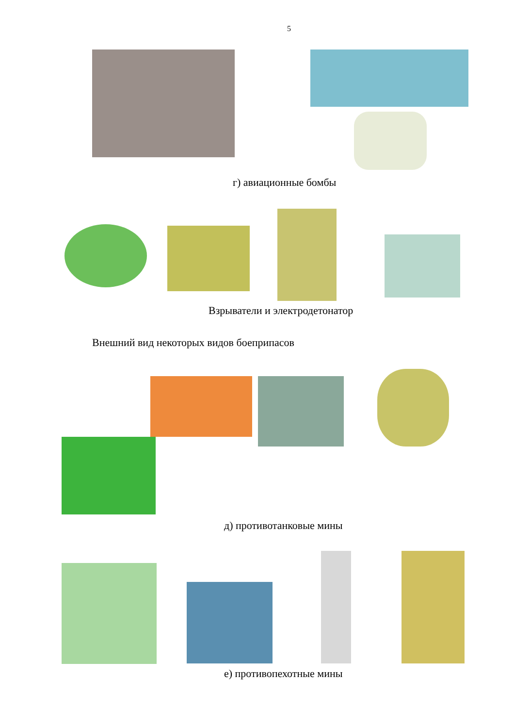5
г) авиационные бомбы
Взрыватели и электродетонатор
Внешний вид некоторых видов боеприпасов
д) противотанковые мины
е) противопехотные мины